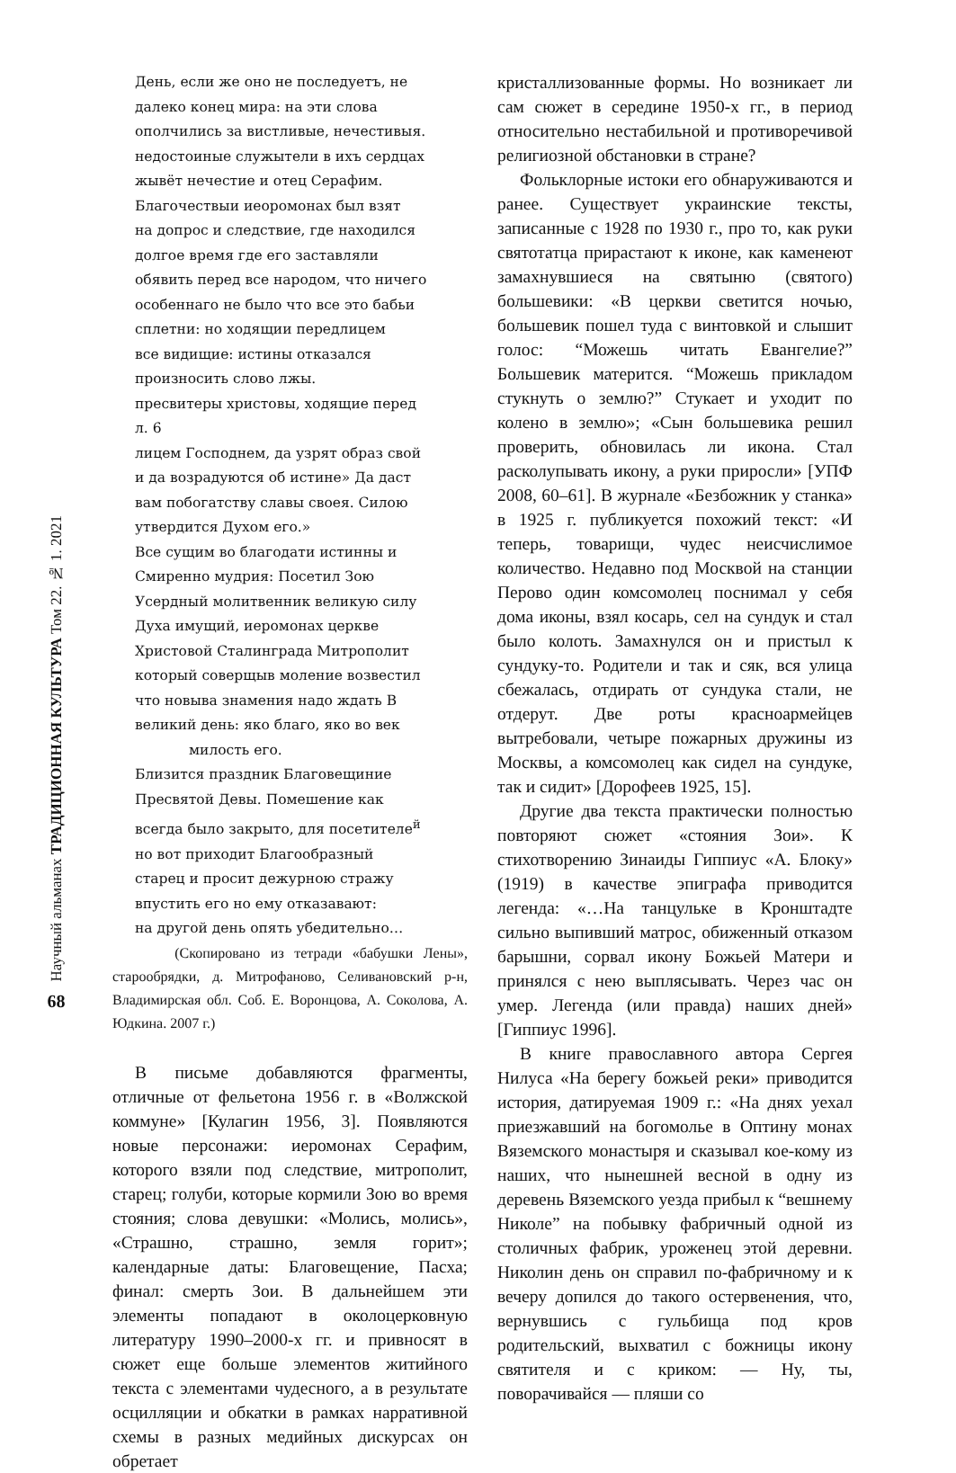Научный альманах ТРАДИЦИОННАЯ КУЛЬТУРА Том 22. № 1. 2021
68
День, если же оно не последуетъ, не
далеко конец мира: на эти слова
ополчились за вистливые, нечестивыя.
недостоиные служытели в ихъ сердцах
жывёт нечестие и отец Серафим.
Благочествыи иеоромонах был взят
на допрос и следствие, где находился
долгое время где его заставляли
обявить перед все народом, что ничего
особеннаго не было что все это бабьи
сплетни: но ходящии передлицем
все видищие: истины отказался
произносить слово лжы.
пресвитеры христовы, ходящие перед
л. 6
лицем Господнем, да узрят образ свой
и да возрадуются об истине» Да даст
вам побогатству славы своея. Силою
утвердится Духом его.»
Все сущим во благодати истинны и
Смиренно мудрия: Посетил Зою
Усердный молитвенник великую силу
Духа имущий, иеромонах церкве
Христовой Сталинграда Митрополит
который соверщыв моление возвестил
что новыва знамения надо ждать В
великий день: яко благо, яко во век
милость его.
Близится праздник Благовещиние
Пресвятой Девы. Помешение как
всегда было закрыто, для посетителе<sup>й</sup>
но вот приходит Благообразный
старец и просит дежурною стражу
впустить его но ему отказавают:
на другой день опять убедительно…
(Скопировано из тетради «бабушки Лены», старообрядки, д. Митрофаново, Селивановский р-н, Владимирская обл. Соб. Е. Воронцова, А. Соколова, А. Юдкина. 2007 г.)
В письме добавляются фрагменты, отличные от фельетона 1956 г. в «Волжской коммуне» [Кулагин 1956, 3]. Появляются новые персонажи: иеромонах Серафим, которого взяли под следствие, митрополит, старец; голуби, которые кормили Зою во время стояния; слова девушки: «Молись, молись», «Страшно, страшно, земля горит»; календарные даты: Благовещение, Пасха; финал: смерть Зои. В дальнейшем эти элементы попадают в околоцерковную литературу 1990–2000-х гг. и привносят в сюжет еще больше элементов житийного текста с элементами чудесного, а в результате осцилляции и обкатки в рамках нарративной схемы в разных медийных дискурсах он обретает
кристаллизованные формы. Но возникает ли сам сюжет в середине 1950-х гг., в период относительно нестабильной и противоречивой религиозной обстановки в стране?
Фольклорные истоки его обнаруживаются и ранее. Существует украинские тексты, записанные с 1928 по 1930 г., про то, как руки святотатца прирастают к иконе, как каменеют замахнувшиеся на святыню (святого) большевики: «В церкви светится ночью, большевик пошел туда с винтовкой и слышит голос: “Можешь читать Евангелие?” Большевик матерится. “Можешь прикладом стукнуть о землю?” Стукает и уходит по колено в землю»; «Сын большевика решил проверить, обновилась ли икона. Стал расколупывать икону, а руки приросли» [УПФ 2008, 60–61]. В журнале «Безбожник у станка» в 1925 г. публикуется похожий текст: «И теперь, товарищи, чудес неисчислимое количество. Недавно под Москвой на станции Перово один комсомолец поснимал у себя дома иконы, взял косарь, сел на сундук и стал было колоть. Замахнулся он и пристыл к сундуку-то. Родители и так и сяк, вся улица сбежалась, отдирать от сундука стали, не отдерут. Две роты красноармейцев вытребовали, четыре пожарных дружины из Москвы, а комсомолец как сидел на сундуке, так и сидит» [Дорофеев 1925, 15].
Другие два текста практически полностью повторяют сюжет «стояния Зои». К стихотворению Зинаиды Гиппиус «А. Блоку» (1919) в качестве эпиграфа приводится легенда: «…На танцульке в Кронштадте сильно выпивший матрос, обиженный отказом барышни, сорвал икону Божьей Матери и принялся с нею выплясывать. Через час он умер. Легенда (или правда) наших дней» [Гиппиус 1996].
В книге православного автора Сергея Нилуса «На берегу божьей реки» приводится история, датируемая 1909 г.: «На днях уехал приезжавший на богомолье в Оптину монах Вяземского монастыря и сказывал кое-кому из наших, что нынешней весной в одну из деревень Вяземского уезда прибыл к “вешнему Николе” на побывку фабричный одной из столичных фабрик, уроженец этой деревни. Николин день он справил по-фабричному и к вечеру допился до такого остервенения, что, вернувшись с гульбища под кров родительский, выхватил с божницы икону святителя и с криком: — Ну, ты, поворачивайся — пляши со